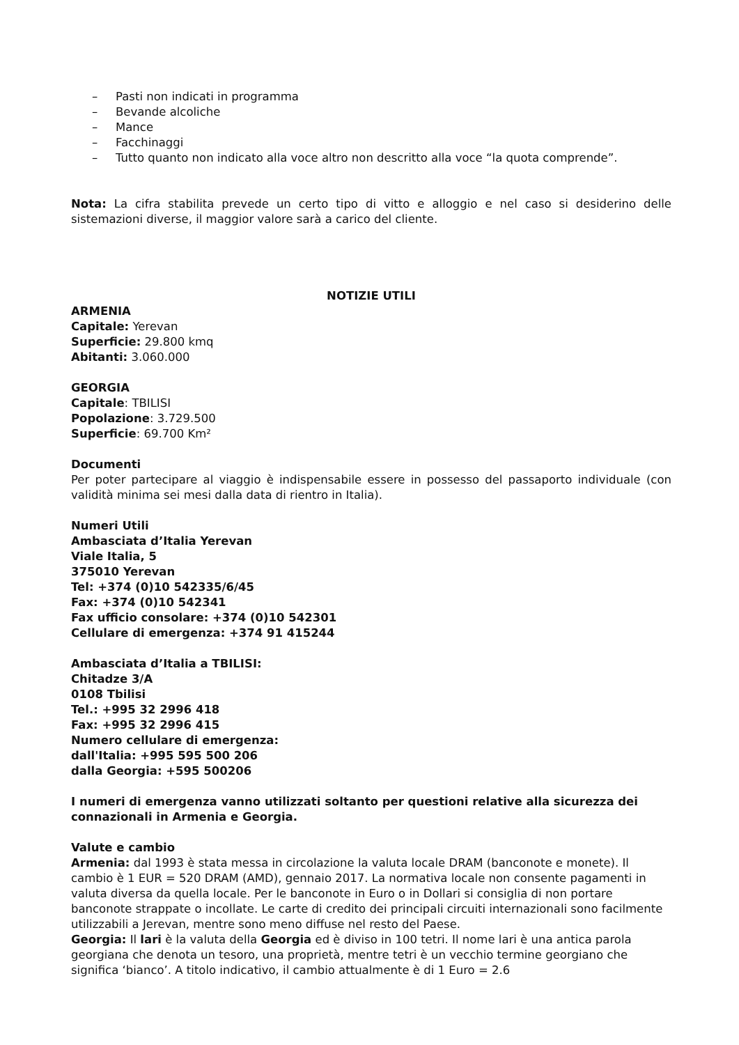– Pasti non indicati in programma
– Bevande alcoliche
– Mance
– Facchinaggi
– Tutto quanto non indicato alla voce altro non descritto alla voce “la quota comprende”.
Nota: La cifra stabilita prevede un certo tipo di vitto e alloggio e nel caso si desiderino delle sistemazioni diverse, il maggior valore sarà a carico del cliente.
NOTIZIE UTILI
ARMENIA
Capitale: Yerevan
Superficie: 29.800 kmq
Abitanti: 3.060.000
GEORGIA
Capitale: TBILISI
Popolazione: 3.729.500
Superficie: 69.700 Km²
Documenti
Per poter partecipare al viaggio è indispensabile essere in possesso del passaporto individuale (con validità minima sei mesi dalla data di rientro in Italia).
Numeri Utili
Ambasciata d’Italia Yerevan
Viale Italia, 5
375010 Yerevan
Tel: +374 (0)10 542335/6/45
Fax: +374 (0)10 542341
Fax ufficio consolare: +374 (0)10 542301
Cellulare di emergenza: +374 91 415244
Ambasciata d’Italia a TBILISI:
Chitadze 3/A
0108 Tbilisi
Tel.: +995 32 2996 418
Fax: +995 32 2996 415
Numero cellulare di emergenza:
dall'Italia: +995 595 500 206
dalla Georgia: +595 500206
I numeri di emergenza vanno utilizzati soltanto per questioni relative alla sicurezza dei connazionali in Armenia e Georgia.
Valute e cambio
Armenia: dal 1993 è stata messa in circolazione la valuta locale DRAM (banconote e monete). Il cambio è 1 EUR = 520 DRAM (AMD), gennaio 2017. La normativa locale non consente pagamenti in valuta diversa da quella locale. Per le banconote in Euro o in Dollari si consiglia di non portare banconote strappate o incollate. Le carte di credito dei principali circuiti internazionali sono facilmente utilizzabili a Jerevan, mentre sono meno diffuse nel resto del Paese.
Georgia: Il lari è la valuta della Georgia ed è diviso in 100 tetri. Il nome lari è una antica parola georgiana che denota un tesoro, una proprietà, mentre tetri è un vecchio termine georgiano che significa ‘bianco’. A titolo indicativo, il cambio attualmente è di 1 Euro = 2.6